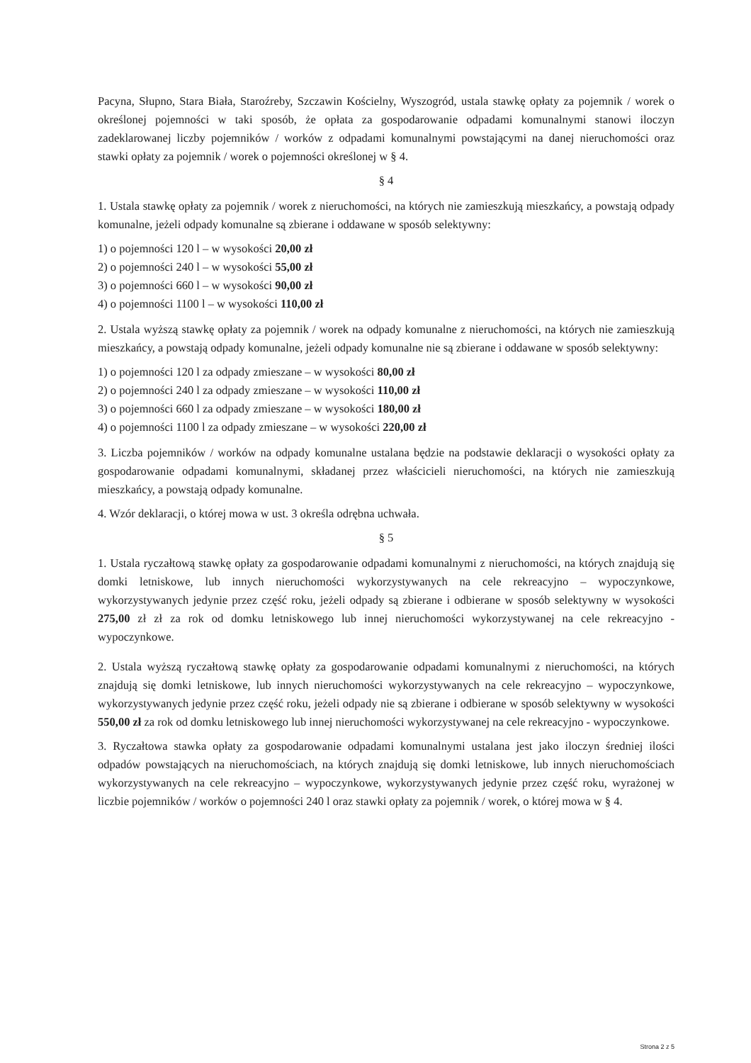Pacyna, Słupno, Stara Biała, Staroźreby, Szczawin Kościelny, Wyszogród, ustala stawkę opłaty za pojemnik / worek o określonej pojemności w taki sposób, że opłata za gospodarowanie odpadami komunalnymi stanowi iloczyn zadeklarowanej liczby pojemników / worków z odpadami komunalnymi powstającymi na danej nieruchomości oraz stawki opłaty za pojemnik / worek o pojemności określonej w § 4.
§ 4
1. Ustala stawkę opłaty za pojemnik / worek z nieruchomości, na których nie zamieszkują mieszkańcy, a powstają odpady komunalne, jeżeli odpady komunalne są zbierane i oddawane w sposób selektywny:
1) o pojemności 120 l – w wysokości 20,00 zł
2) o pojemności 240 l – w wysokości 55,00 zł
3) o pojemności 660 l – w wysokości 90,00 zł
4) o pojemności 1100 l – w wysokości 110,00 zł
2. Ustala wyższą stawkę opłaty za pojemnik / worek na odpady komunalne z nieruchomości, na których nie zamieszkują mieszkańcy, a powstają odpady komunalne, jeżeli odpady komunalne nie są zbierane i oddawane w sposób selektywny:
1) o pojemności 120 l za odpady zmieszane – w wysokości 80,00 zł
2) o pojemności 240 l za odpady zmieszane – w wysokości 110,00 zł
3) o pojemności 660 l za odpady zmieszane – w wysokości 180,00 zł
4) o pojemności 1100 l za odpady zmieszane – w wysokości 220,00 zł
3. Liczba pojemników / worków na odpady komunalne ustalana będzie na podstawie deklaracji o wysokości opłaty za gospodarowanie odpadami komunalnymi, składanej przez właścicieli nieruchomości, na których nie zamieszkują mieszkańcy, a powstają odpady komunalne.
4. Wzór deklaracji, o której mowa w ust. 3 określa odrębna uchwała.
§ 5
1. Ustala ryczałtową stawkę opłaty za gospodarowanie odpadami komunalnymi z nieruchomości, na których znajdują się domki letniskowe, lub innych nieruchomości wykorzystywanych na cele rekreacyjno – wypoczynkowe, wykorzystywanych jedynie przez część roku, jeżeli odpady są zbierane i odbierane w sposób selektywny w wysokości 275,00 zł zł za rok od domku letniskowego lub innej nieruchomości wykorzystywanej na cele rekreacyjno - wypoczynkowe.
2. Ustala wyższą ryczałtową stawkę opłaty za gospodarowanie odpadami komunalnymi z nieruchomości, na których znajdują się domki letniskowe, lub innych nieruchomości wykorzystywanych na cele rekreacyjno – wypoczynkowe, wykorzystywanych jedynie przez część roku, jeżeli odpady nie są zbierane i odbierane w sposób selektywny w wysokości 550,00 zł za rok od domku letniskowego lub innej nieruchomości wykorzystywanej na cele rekreacyjno - wypoczynkowe.
3. Ryczałtowa stawka opłaty za gospodarowanie odpadami komunalnymi ustalana jest jako iloczyn średniej ilości odpadów powstających na nieruchomościach, na których znajdują się domki letniskowe, lub innych nieruchomościach wykorzystywanych na cele rekreacyjno – wypoczynkowe, wykorzystywanych jedynie przez część roku, wyrażonej w liczbie pojemników / worków o pojemności 240 l oraz stawki opłaty za pojemnik / worek, o której mowa w § 4.
Strona 2 z 5